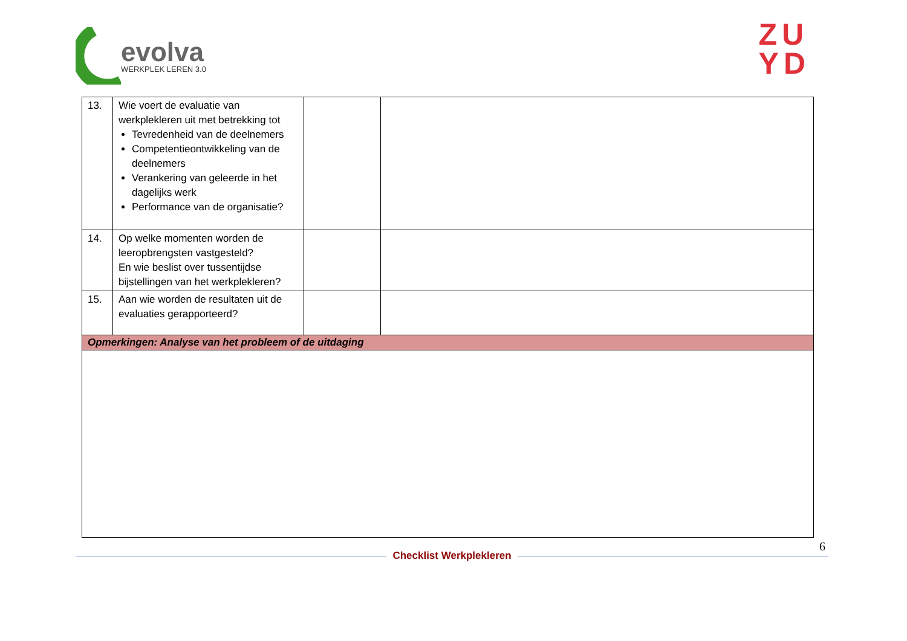evolva
WERKPLEK LEREN 3.0
ZU
YD
| 13. | Wie voert de evaluatie van werkplekleren uit met betrekking tot Tevredenheid van de deelnemers Competentieontwikkeling van de deelnemers Verankering van geleerde in het dagelijks werk Performance van de organisatie? | | |
| 14. | Op welke momenten worden de leeropbrengsten vastgesteld? En wie beslist over tussentijdse bijstellingen van het werkplekleren? | | |
| 15. | Aan wie worden de resultaten uit de evaluaties gerapporteerd? | | |
| Opmerkingen: Analyse van het probleem of de uitdaging | | | |
6
Checklist Werkplekleren